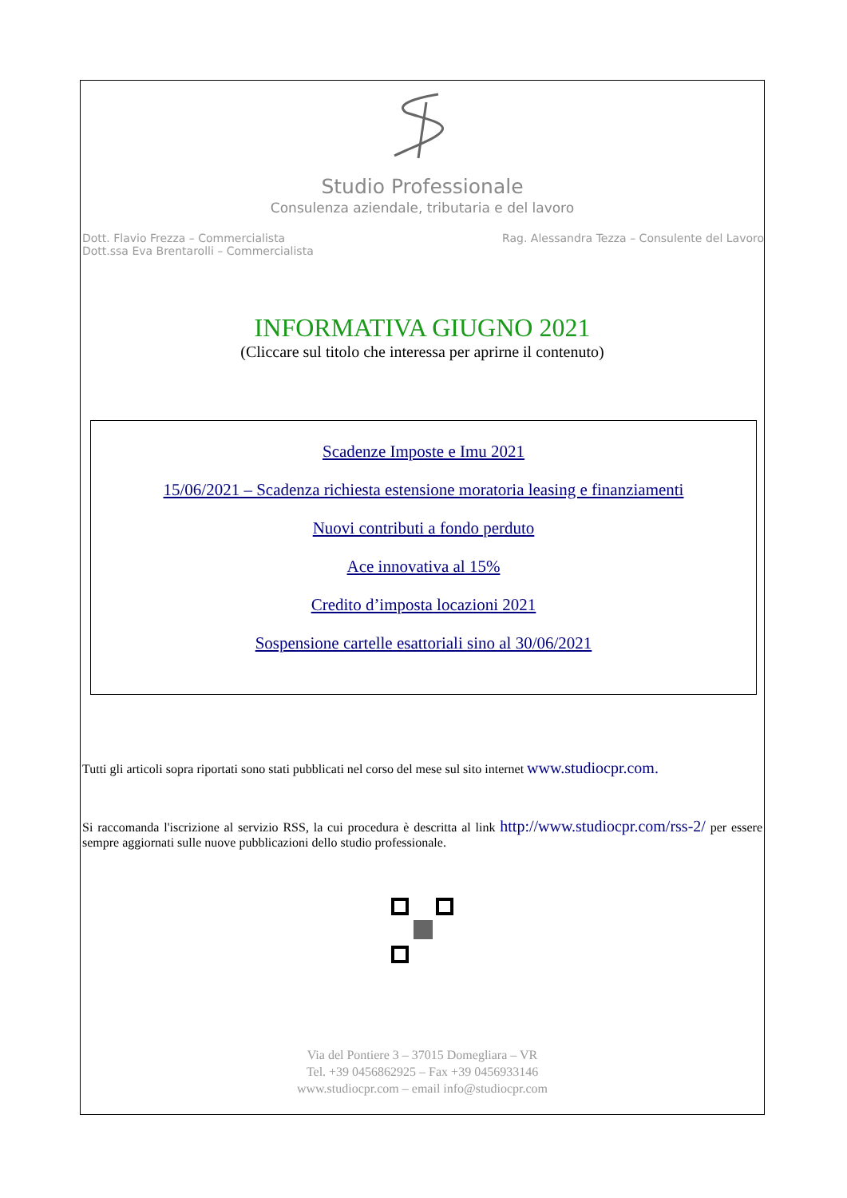Studio Professionale
Consulenza aziendale, tributaria e del lavoro
Dott. Flavio Frezza – Commercialista
Dott.ssa Eva Brentarolli – Commercialista
Rag. Alessandra Tezza – Consulente del Lavoro
INFORMATIVA GIUGNO 2021
(Cliccare sul titolo che interessa per aprirne il contenuto)
Scadenze Imposte e Imu 2021
15/06/2021 – Scadenza richiesta estensione moratoria leasing e finanziamenti
Nuovi contributi a fondo perduto
Ace innovativa al 15%
Credito d’imposta locazioni 2021
Sospensione cartelle esattoriali sino al 30/06/2021
Tutti gli articoli sopra riportati sono stati pubblicati nel corso del mese sul sito internet www.studiocpr.com.
Si raccomanda l'iscrizione al servizio RSS, la cui procedura è descritta al link http://www.studiocpr.com/rss-2/ per essere sempre aggiornati sulle nuove pubblicazioni dello studio professionale.
Via del Pontiere 3 – 37015 Domegliara – VR
Tel. +39 0456862925 – Fax +39 0456933146
www.studiocpr.com – email info@studiocpr.com